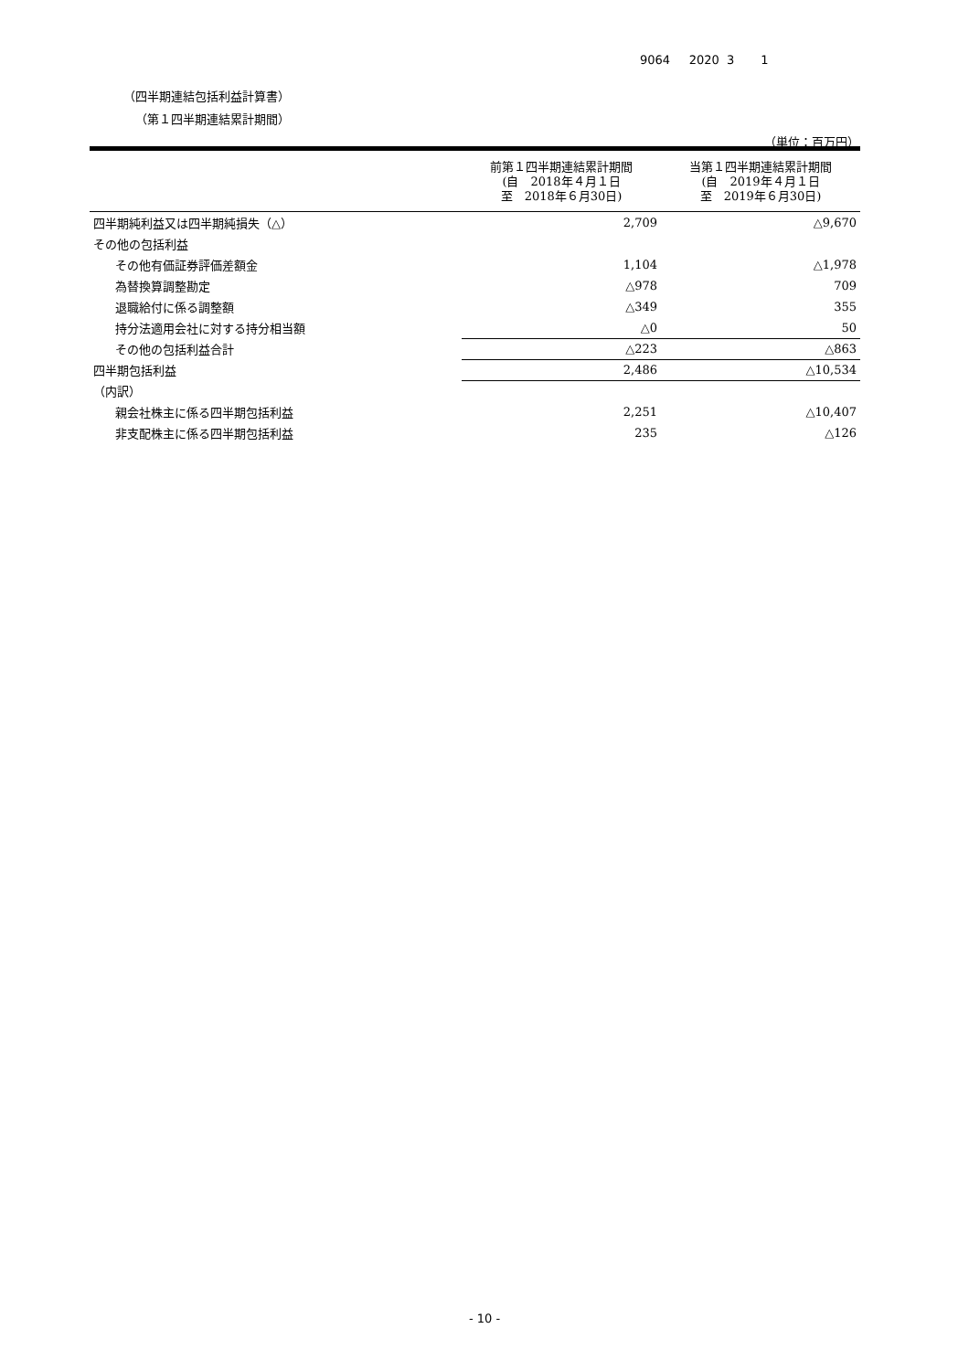9064 2020 3 1
（四半期連結包括利益計算書）
（第１四半期連結累計期間）
（単位：百万円）
| | 前第１四半期連結累計期間 (自 2018年４月１日 至 2018年６月30日) | 当第１四半期連結累計期間 (自 2019年４月１日 至 2019年６月30日) |
| --- | --- | --- |
| 四半期純利益又は四半期純損失（△） | 2,709 | △9,670 |
| その他の包括利益 | | |
| その他有価証券評価差額金 | 1,104 | △1,978 |
| 為替換算調整勘定 | △978 | 709 |
| 退職給付に係る調整額 | △349 | 355 |
| 持分法適用会社に対する持分相当額 | △0 | 50 |
| その他の包括利益合計 | △223 | △863 |
| 四半期包括利益 | 2,486 | △10,534 |
| （内訳） | | |
| 親会社株主に係る四半期包括利益 | 2,251 | △10,407 |
| 非支配株主に係る四半期包括利益 | 235 | △126 |
- 10 -